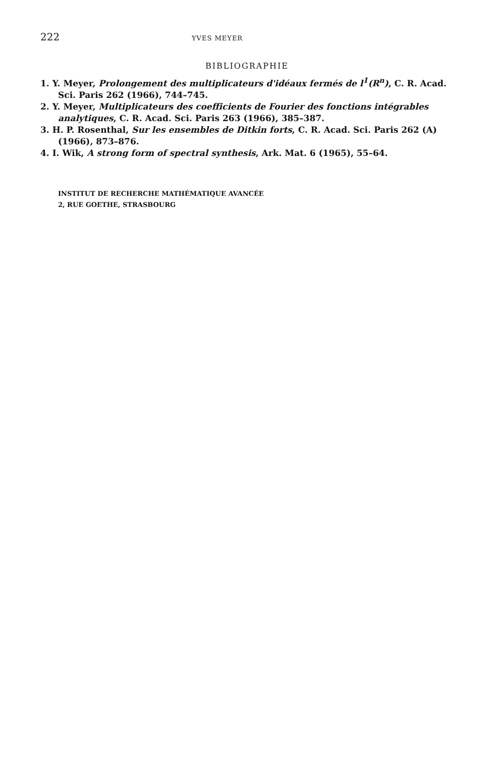222 YVES MEYER
BIBLIOGRAPHIE
1. Y. Meyer, Prolongement des multiplicateurs d'idéaux fermés de l<sup>1</sup>(R<sup>n</sup>), C. R. Acad. Sci. Paris 262 (1966), 744–745.
2. Y. Meyer, Multiplicateurs des coefficients de Fourier des fonctions intégrables analytiques, C. R. Acad. Sci. Paris 263 (1966), 385–387.
3. H. P. Rosenthal, Sur les ensembles de Ditkin forts, C. R. Acad. Sci. Paris 262 (A) (1966), 873–876.
4. I. Wik, A strong form of spectral synthesis, Ark. Mat. 6 (1965), 55–64.
INSTITUT DE RECHERCHE MATHÉMATIQUE AVANCÉE
2, RUE GOETHE, STRASBOURG